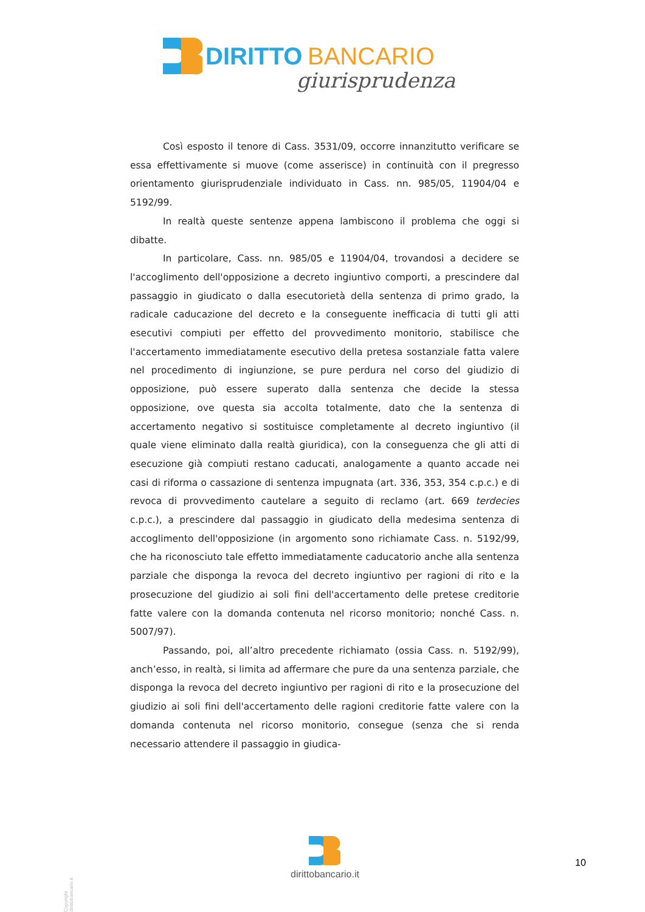DIRITTO BANCARIO
giurisprudenza
Così esposto il tenore di Cass. 3531/09, occorre innanzitutto verificare se essa effettivamente si muove (come asserisce) in continuità con il pregresso orientamento giurisprudenziale individuato in Cass. nn. 985/05, 11904/04 e 5192/99.
In realtà queste sentenze appena lambiscono il problema che oggi si dibatte.
In particolare, Cass. nn. 985/05 e 11904/04, trovandosi a decidere se l'accoglimento dell'opposizione a decreto ingiuntivo comporti, a prescindere dal passaggio in giudicato o dalla esecutorietà della sentenza di primo grado, la radicale caducazione del decreto e la conseguente inefficacia di tutti gli atti esecutivi compiuti per effetto del provvedimento monitorio, stabilisce che l'accertamento immediatamente esecutivo della pretesa sostanziale fatta valere nel procedimento di ingiunzione, se pure perdura nel corso del giudizio di opposizione, può essere superato dalla sentenza che decide la stessa opposizione, ove questa sia accolta totalmente, dato che la sentenza di accertamento negativo si sostituisce completamente al decreto ingiuntivo (il quale viene eliminato dalla realtà giuridica), con la conseguenza che gli atti di esecuzione già compiuti restano caducati, analogamente a quanto accade nei casi di riforma o cassazione di sentenza impugnata (art. 336, 353, 354 c.p.c.) e di revoca di provvedimento cautelare a seguito di reclamo (art. 669 terdecies c.p.c.), a prescindere dal passaggio in giudicato della medesima sentenza di accoglimento dell'opposizione (in argomento sono richiamate Cass. n. 5192/99, che ha riconosciuto tale effetto immediatamente caducatorio anche alla sentenza parziale che disponga la revoca del decreto ingiuntivo per ragioni di rito e la prosecuzione del giudizio ai soli fini dell'accertamento delle pretese creditorie fatte valere con la domanda contenuta nel ricorso monitorio; nonché Cass. n. 5007/97).
Passando, poi, all’altro precedente richiamato (ossia Cass. n. 5192/99), anch’esso, in realtà, si limita ad affermare che pure da una sentenza parziale, che disponga la revoca del decreto ingiuntivo per ragioni di rito e la prosecuzione del giudizio ai soli fini dell'accertamento delle ragioni creditorie fatte valere con la domanda contenuta nel ricorso monitorio, consegue (senza che si renda necessario attendere il passaggio in giudica-
Copyright dirittobancario.it
dirittobancario.it
10